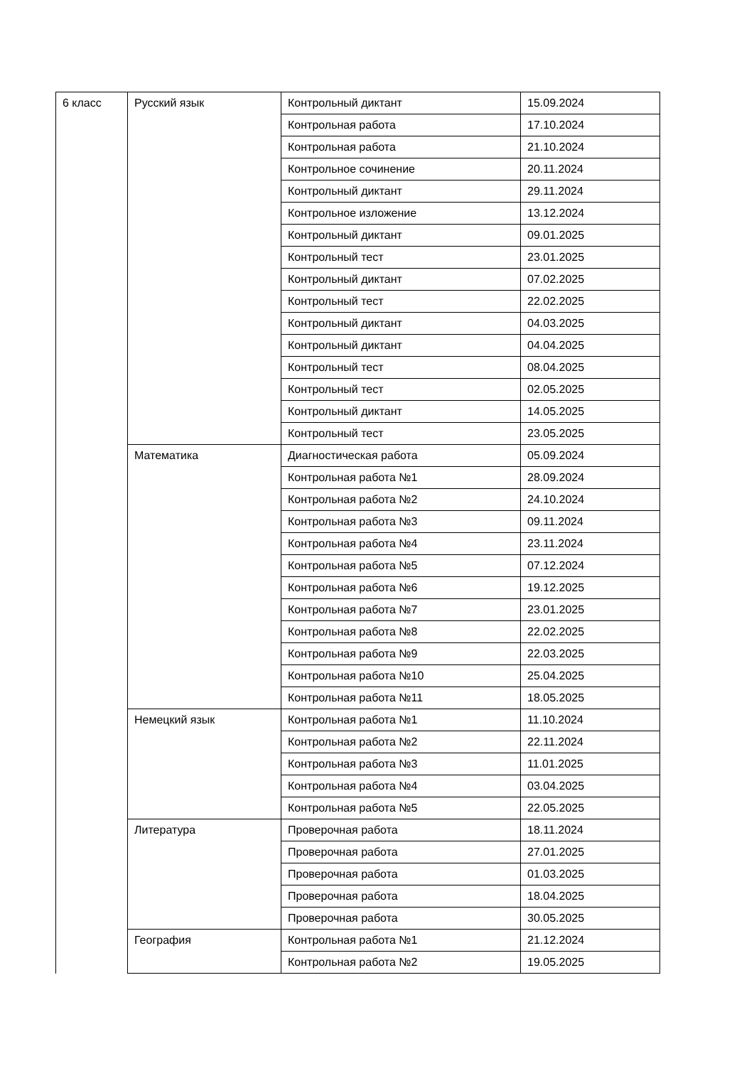| 6 класс | Русский язык | Контрольный диктант | 15.09.2024 |
| | | Контрольная работа | 17.10.2024 |
| | | Контрольная работа | 21.10.2024 |
| | | Контрольное сочинение | 20.11.2024 |
| | | Контрольный диктант | 29.11.2024 |
| | | Контрольное изложение | 13.12.2024 |
| | | Контрольный диктант | 09.01.2025 |
| | | Контрольный тест | 23.01.2025 |
| | | Контрольный диктант | 07.02.2025 |
| | | Контрольный тест | 22.02.2025 |
| | | Контрольный диктант | 04.03.2025 |
| | | Контрольный диктант | 04.04.2025 |
| | | Контрольный тест | 08.04.2025 |
| | | Контрольный тест | 02.05.2025 |
| | | Контрольный диктант | 14.05.2025 |
| | | Контрольный тест | 23.05.2025 |
| | Математика | Диагностическая работа | 05.09.2024 |
| | | Контрольная работа №1 | 28.09.2024 |
| | | Контрольная работа №2 | 24.10.2024 |
| | | Контрольная работа №3 | 09.11.2024 |
| | | Контрольная работа №4 | 23.11.2024 |
| | | Контрольная работа №5 | 07.12.2024 |
| | | Контрольная работа №6 | 19.12.2025 |
| | | Контрольная работа №7 | 23.01.2025 |
| | | Контрольная работа №8 | 22.02.2025 |
| | | Контрольная работа №9 | 22.03.2025 |
| | | Контрольная работа №10 | 25.04.2025 |
| | | Контрольная работа №11 | 18.05.2025 |
| | Немецкий язык | Контрольная работа №1 | 11.10.2024 |
| | | Контрольная работа №2 | 22.11.2024 |
| | | Контрольная работа №3 | 11.01.2025 |
| | | Контрольная работа №4 | 03.04.2025 |
| | | Контрольная работа №5 | 22.05.2025 |
| | Литература | Проверочная работа | 18.11.2024 |
| | | Проверочная работа | 27.01.2025 |
| | | Проверочная работа | 01.03.2025 |
| | | Проверочная работа | 18.04.2025 |
| | | Проверочная работа | 30.05.2025 |
| | География | Контрольная работа №1 | 21.12.2024 |
| | | Контрольная работа №2 | 19.05.2025 |